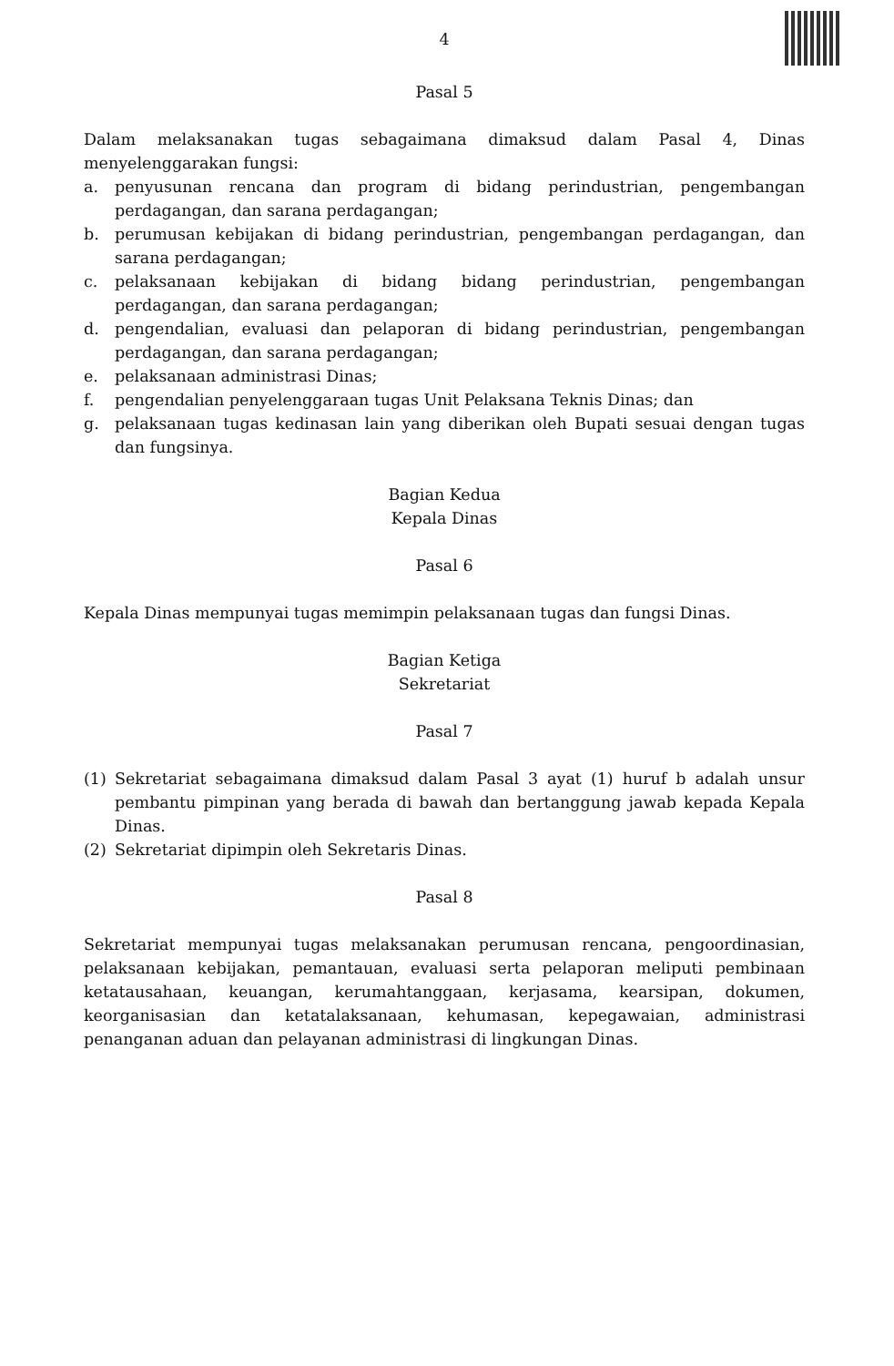4
Pasal 5
Dalam melaksanakan tugas sebagaimana dimaksud dalam Pasal 4, Dinas menyelenggarakan fungsi:
a. penyusunan rencana dan program di bidang perindustrian, pengembangan perdagangan, dan sarana perdagangan;
b. perumusan kebijakan di bidang perindustrian, pengembangan perdagangan, dan sarana perdagangan;
c. pelaksanaan kebijakan di bidang bidang perindustrian, pengembangan perdagangan, dan sarana perdagangan;
d. pengendalian, evaluasi dan pelaporan di bidang perindustrian, pengembangan perdagangan, dan sarana perdagangan;
e. pelaksanaan administrasi Dinas;
f. pengendalian penyelenggaraan tugas Unit Pelaksana Teknis Dinas; dan
g. pelaksanaan tugas kedinasan lain yang diberikan oleh Bupati sesuai dengan tugas dan fungsinya.
Bagian Kedua
Kepala Dinas
Pasal 6
Kepala Dinas mempunyai tugas memimpin pelaksanaan tugas dan fungsi Dinas.
Bagian Ketiga
Sekretariat
Pasal 7
(1) Sekretariat sebagaimana dimaksud dalam Pasal 3 ayat (1) huruf b adalah unsur pembantu pimpinan yang berada di bawah dan bertanggung jawab kepada Kepala Dinas.
(2) Sekretariat dipimpin oleh Sekretaris Dinas.
Pasal 8
Sekretariat mempunyai tugas melaksanakan perumusan rencana, pengoordinasian, pelaksanaan kebijakan, pemantauan, evaluasi serta pelaporan meliputi pembinaan ketatausahaan, keuangan, kerumahtanggaan, kerjasama, kearsipan, dokumen, keorganisasian dan ketatalaksanaan, kehumasan, kepegawaian, administrasi penanganan aduan dan pelayanan administrasi di lingkungan Dinas.